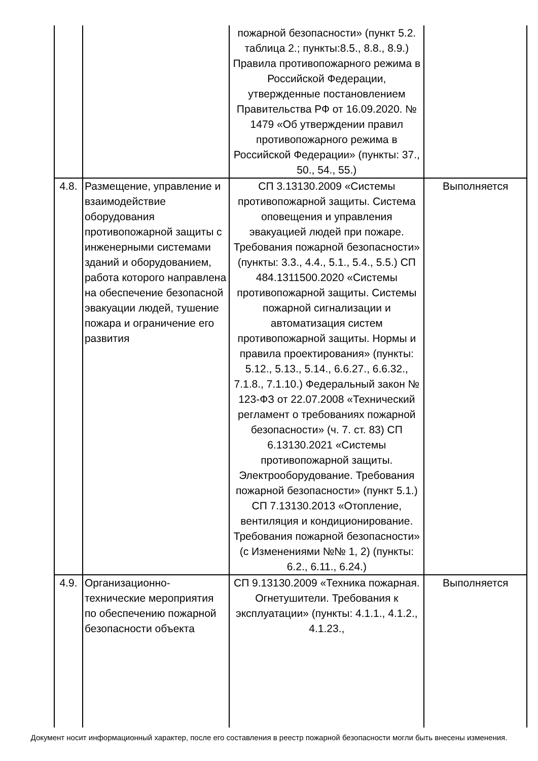| | | пожарной безопасности» (пункт 5.2. таблица 2.; пункты:8.5., 8.8., 8.9.) Правила противопожарного режима в Российской Федерации, утвержденные постановлением Правительства РФ от 16.09.2020. № 1479 «Об утверждении правил противопожарного режима в Российской Федерации» (пункты: 37., 50., 54., 55.) | |
| 4.8. | Размещение, управление и взаимодействие оборудования противопожарной защиты с инженерными системами зданий и оборудованием, работа которого направлена на обеспечение безопасной эвакуации людей, тушение пожара и ограничение его развития | СП 3.13130.2009 «Системы противопожарной защиты. Система оповещения и управления эвакуацией людей при пожаре. Требования пожарной безопасности» (пункты: 3.3., 4.4., 5.1., 5.4., 5.5.) СП 484.1311500.2020 «Системы противопожарной защиты. Системы пожарной сигнализации и автоматизация систем противопожарной защиты. Нормы и правила проектирования» (пункты: 5.12., 5.13., 5.14., 6.6.27., 6.6.32., 7.1.8., 7.1.10.) Федеральный закон № 123-ФЗ от 22.07.2008 «Технический регламент о требованиях пожарной безопасности» (ч. 7. ст. 83) СП 6.13130.2021 «Системы противопожарной защиты. Электрооборудование. Требования пожарной безопасности» (пункт 5.1.) СП 7.13130.2013 «Отопление, вентиляция и кондиционирование. Требования пожарной безопасности» (с Изменениями №№ 1, 2) (пункты: 6.2., 6.11., 6.24.) | Выполняется |
| 4.9. | Организационно-технические мероприятия по обеспечению пожарной безопасности объекта | СП 9.13130.2009 «Техника пожарная. Огнетушители. Требования к эксплуатации» (пункты: 4.1.1., 4.1.2., 4.1.23., | Выполняется |
Документ носит информационный характер, после его составления в реестр пожарной безопасности могли быть внесены изменения.